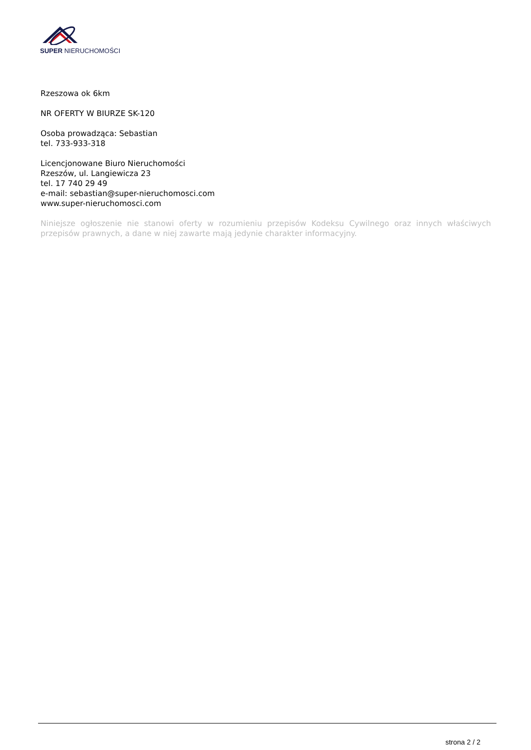SUPER NIERUCHOMOŚCI
Rzeszowa ok 6km
NR OFERTY W BIURZE SK-120
Osoba prowadząca: Sebastian
tel. 733-933-318
Licencjonowane Biuro Nieruchomości
Rzeszów, ul. Langiewicza 23
tel. 17 740 29 49
e-mail: sebastian@super-nieruchomosci.com
www.super-nieruchomosci.com
Niniejsze ogłoszenie nie stanowi oferty w rozumieniu przepisów Kodeksu Cywilnego oraz innych właściwych przepisów prawnych, a dane w niej zawarte mają jedynie charakter informacyjny.
strona 2 / 2